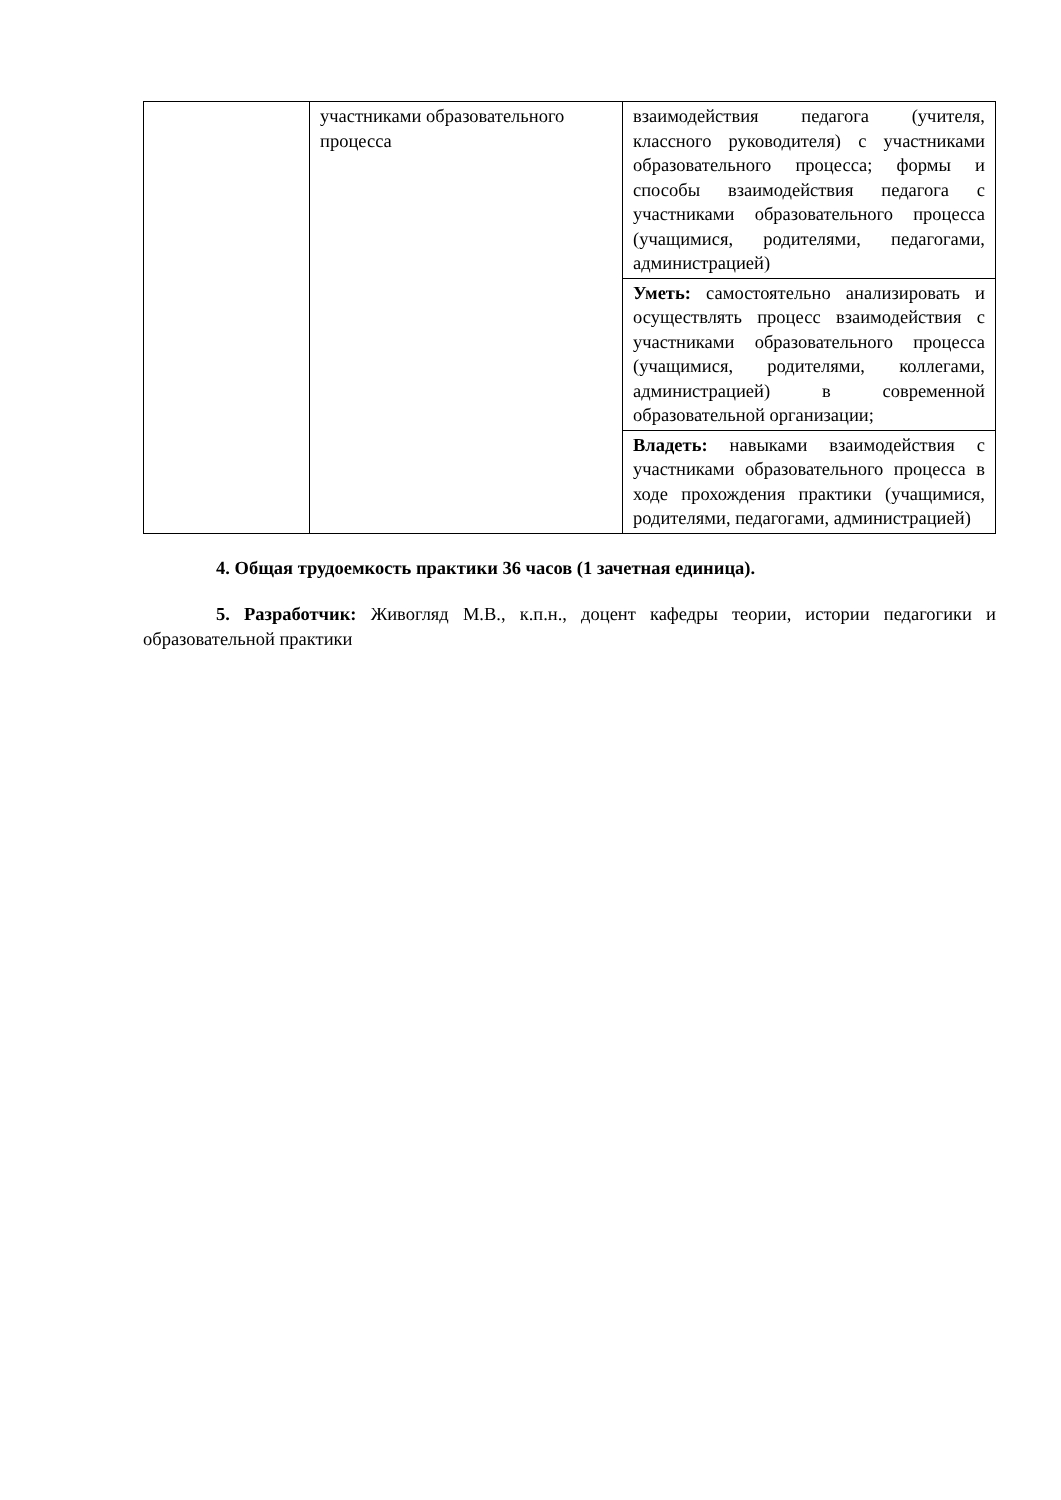| | участниками образовательного процесса | взаимодействия педагога (учителя, классного руководителя) с участниками образовательного процесса; формы и способы взаимодействия педагога с участниками образовательного процесса (учащимися, родителями, педагогами, администрацией) |
| | | Уметь: самостоятельно анализировать и осуществлять процесс взаимодействия с участниками образовательного процесса (учащимися, родителями, коллегами, администрацией) в современной образовательной организации; |
| | | Владеть: навыками взаимодействия с участниками образовательного процесса в ходе прохождения практики (учащимися, родителями, педагогами, администрацией) |
4. Общая трудоемкость практики 36 часов (1 зачетная единица).
5. Разработчик: Живогляд М.В., к.п.н., доцент кафедры теории, истории педагогики и образовательной практики